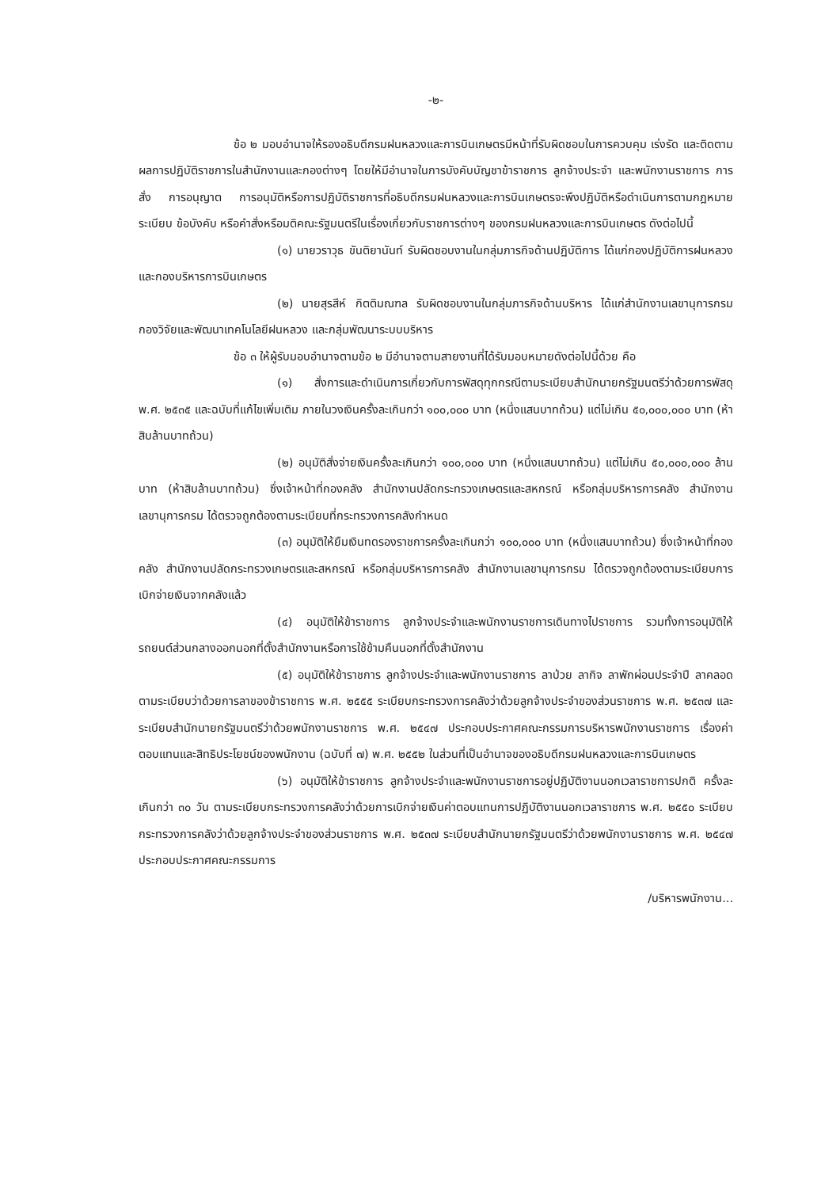-๒-
ข้อ ๒ มอบอำนาจให้รองอธิบดีกรมฝนหลวงและการบินเกษตรมีหน้าที่รับผิดชอบในการควบคุม เร่งรัด และติดตามผลการปฏิบัติราชการในสำนักงานและกองต่างๆ โดยให้มีอำนาจในการบังคับบัญชาข้าราชการ ลูกจ้างประจำ และพนักงานราชการ การสั่ง การอนุญาต การอนุมัติหรือการปฏิบัติราชการที่อธิบดีกรมฝนหลวงและการบินเกษตรจะพึงปฏิบัติหรือดำเนินการตามกฎหมาย ระเบียบ ข้อบังคับ หรือคำสั่งหรือมติคณะรัฐมนตรีในเรื่องเกี่ยวกับราชการต่างๆ ของกรมฝนหลวงและการบินเกษตร ดังต่อไปนี้
(๑) นายวราวุธ ขันติยานันท์ รับผิดชอบงานในกลุ่มภารกิจด้านปฏิบัติการ ได้แก่กองปฏิบัติการฝนหลวง และกองบริหารการบินเกษตร
(๒) นายสุรสีห์ กิตติมณฑล รับผิดชอบงานในกลุ่มภารกิจด้านบริหาร ได้แก่สำนักงานเลขานุการกรม กองวิจัยและพัฒนาเทคโนโลยีฝนหลวง และกลุ่มพัฒนาระบบบริหาร
ข้อ ๓ ให้ผู้รับมอบอำนาจตามข้อ ๒ มีอำนาจตามสายงานที่ได้รับมอบหมายดังต่อไปนี้ด้วย คือ
(๑) สั่งการและดำเนินการเกี่ยวกับการพัสดุทุกกรณีตามระเบียบสำนักนายกรัฐมนตรีว่าด้วยการพัสดุ พ.ศ. ๒๕๓๕ และฉบับที่แก้ไขเพิ่มเติม ภายในวงเงินครั้งละเกินกว่า ๑๐๐,๐๐๐ บาท (หนึ่งแสนบาทถ้วน) แต่ไม่เกิน ๕๐,๐๐๐,๐๐๐ บาท (ห้าสิบล้านบาทถ้วน)
(๒) อนุมัติสั่งจ่ายเงินครั้งละเกินกว่า ๑๐๐,๐๐๐ บาท (หนึ่งแสนบาทถ้วน) แต่ไม่เกิน ๕๐,๐๐๐,๐๐๐ ล้านบาท (ห้าสิบล้านบาทถ้วน) ซึ่งเจ้าหน้าที่กองคลัง สำนักงานปลัดกระทรวงเกษตรและสหกรณ์ หรือกลุ่มบริหารการคลัง สำนักงานเลขานุการกรม ได้ตรวจถูกต้องตามระเบียบที่กระทรวงการคลังกำหนด
(๓) อนุมัติให้ยืมเงินทดรองราชการครั้งละเกินกว่า ๑๐๐,๐๐๐ บาท (หนึ่งแสนบาทถ้วน) ซึ่งเจ้าหน้าที่กองคลัง สำนักงานปลัดกระทรวงเกษตรและสหกรณ์ หรือกลุ่มบริหารการคลัง สำนักงานเลขานุการกรม ได้ตรวจถูกต้องตามระเบียบการเบิกจ่ายเงินจากคลังแล้ว
(๔) อนุมัติให้ข้าราชการ ลูกจ้างประจำและพนักงานราชการเดินทางไปราชการ รวมทั้งการอนุมัติให้รถยนต์ส่วนกลางออกนอกที่ตั้งสำนักงานหรือการใช้ข้ามคืนนอกที่ตั้งสำนักงาน
(๕) อนุมัติให้ข้าราชการ ลูกจ้างประจำและพนักงานราชการ ลาป่วย ลากิจ ลาพักผ่อนประจำปี ลาคลอด ตามระเบียบว่าด้วยการลาของข้าราชการ พ.ศ. ๒๕๕๕ ระเบียบกระทรวงการคลังว่าด้วยลูกจ้างประจำของส่วนราชการ พ.ศ. ๒๕๓๗ และระเบียบสำนักนายกรัฐมนตรีว่าด้วยพนักงานราชการ พ.ศ. ๒๕๔๗ ประกอบประกาศคณะกรรมการบริหารพนักงานราชการ เรื่องค่าตอบแทนและสิทธิประโยชน์ของพนักงาน (ฉบับที่ ๗) พ.ศ. ๒๕๕๒ ในส่วนที่เป็นอำนาจของอธิบดีกรมฝนหลวงและการบินเกษตร
(๖) อนุมัติให้ข้าราชการ ลูกจ้างประจำและพนักงานราชการอยู่ปฏิบัติงานนอกเวลาราชการปกติ ครั้งละเกินกว่า ๓๐ วัน ตามระเบียบกระทรวงการคลังว่าด้วยการเบิกจ่ายเงินค่าตอบแทนการปฏิบัติงานนอกเวลาราชการ พ.ศ. ๒๕๕๐ ระเบียบกระทรวงการคลังว่าด้วยลูกจ้างประจำของส่วนราชการ พ.ศ. ๒๕๓๗ ระเบียบสำนักนายกรัฐมนตรีว่าด้วยพนักงานราชการ พ.ศ. ๒๕๔๗ ประกอบประกาศคณะกรรมการ
/บริหารพนักงาน...